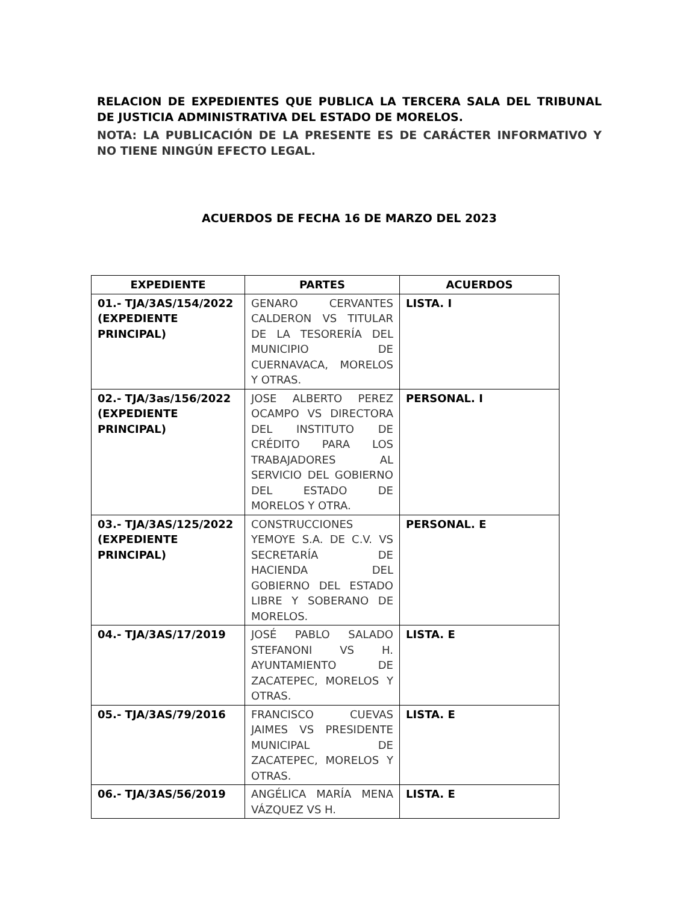RELACION DE EXPEDIENTES QUE PUBLICA LA TERCERA SALA DEL TRIBUNAL DE JUSTICIA ADMINISTRATIVA DEL ESTADO DE MORELOS.
NOTA: LA PUBLICACIÓN DE LA PRESENTE ES DE CARÁCTER INFORMATIVO Y NO TIENE NINGÚN EFECTO LEGAL.
ACUERDOS DE FECHA 16 DE MARZO DEL 2023
| EXPEDIENTE | PARTES | ACUERDOS |
| --- | --- | --- |
| 01.- TJA/3AS/154/2022 (EXPEDIENTE PRINCIPAL) | GENARO CERVANTES CALDERON VS TITULAR DE LA TESORERÍA DEL MUNICIPIO DE CUERNAVACA, MORELOS Y OTRAS. | LISTA. I |
| 02.- TJA/3as/156/2022 (EXPEDIENTE PRINCIPAL) | JOSE ALBERTO PEREZ OCAMPO VS DIRECTORA DEL INSTITUTO DE CRÉDITO PARA LOS TRABAJADORES AL SERVICIO DEL GOBIERNO DEL ESTADO DE MORELOS Y OTRA. | PERSONAL. I |
| 03.- TJA/3AS/125/2022 (EXPEDIENTE PRINCIPAL) | CONSTRUCCIONES YEMOYE S.A. DE C.V. VS SECRETARÍA DE HACIENDA DEL GOBIERNO DEL ESTADO LIBRE Y SOBERANO DE MORELOS. | PERSONAL. E |
| 04.- TJA/3AS/17/2019 | JOSÉ PABLO SALADO STEFANONI VS H. AYUNTAMIENTO DE ZACATEPEC, MORELOS Y OTRAS. | LISTA. E |
| 05.- TJA/3AS/79/2016 | FRANCISCO CUEVAS JAIMES VS PRESIDENTE MUNICIPAL DE ZACATEPEC, MORELOS Y OTRAS. | LISTA. E |
| 06.- TJA/3AS/56/2019 | ANGÉLICA MARÍA MENA VÁZQUEZ VS H. | LISTA. E |